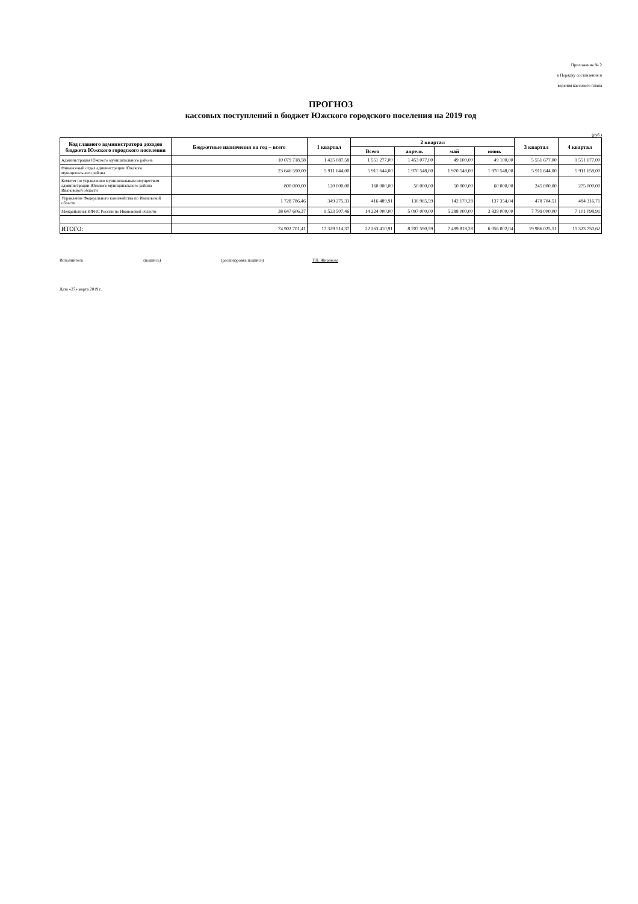Приложение № 2
к Порядку составления и
ведения кассового плана
ПРОГНОЗ
кассовых поступлений в бюджет Южского городского поселения на 2019 год
(руб.)
| Код главного администратора доходов бюджета Южского городского поселения | Бюджетные назначения на год – всего | 1 квартал | 2 квартал | | | | 3 квартал | 4 квартал |
| --- | --- | --- | --- | --- | --- | --- | --- | --- |
| | | | Всего | апрель | май | июнь | | |
| Администрация Южского муниципального района | 10 079 718,58 | 1 425 087,58 | 1 551 277,00 | 1 453 077,00 | 49 100,00 | 49 100,00 | 5 551 677,00 | 1 551 677,00 |
| Финансовый отдел администрации Южского муниципального района | 23 646 590,00 | 5 911 644,00 | 5 911 644,00 | 1 970 548,00 | 1 970 548,00 | 1 970 548,00 | 5 911 644,00 | 5 911 658,00 |
| Комитет по управлению муниципальным имуществом администрации Южского муниципального района Ивановской области | 800 000,00 | 120 000,00 | 160 000,00 | 50 000,00 | 50 000,00 | 60 000,00 | 245 000,00 | 275 000,00 |
| Управление Федерального казначейства по Ивановской области | 1 728 786,46 | 349 275,33 | 416 489,91 | 136 965,59 | 142 170,28 | 137 354,04 | 478 704,51 | 484 316,71 |
| Межрайонная ИФНС России по Ивановской области | 38 647 606,37 | 9 523 507,46 | 14 224 000,00 | 5 097 000,00 | 5 288 000,00 | 3 839 000,00 | 7 799 000,00 | 7 101 098,91 |
| ИТОГО: | 74 902 701,41 | 17 329 514,37 | 22 263 410,91 | 8 707 590,59 | 7 499 818,28 | 6 056 002,04 | 19 986 025,51 | 15 323 750,62 |
Исполнитель (подпись) (расшифровка подписи) Т.П. Жиракова
Дата «27» марта 2019 г.